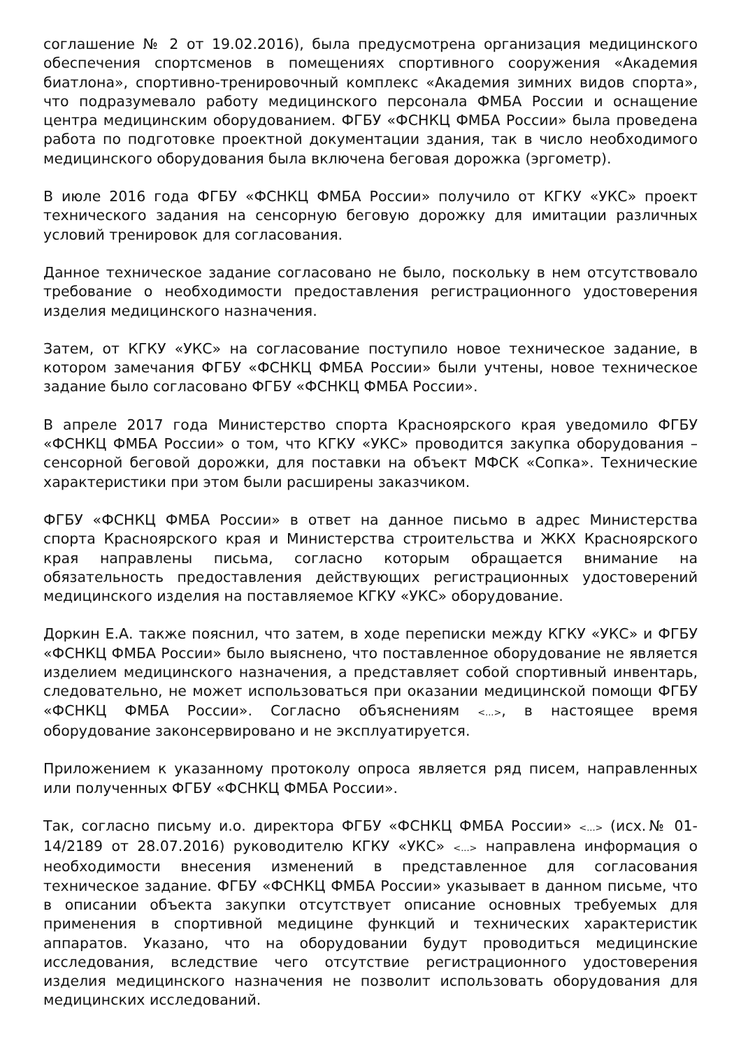соглашение № 2 от 19.02.2016), была предусмотрена организация медицинского обеспечения спортсменов в помещениях спортивного сооружения «Академия биатлона», спортивно-тренировочный комплекс «Академия зимних видов спорта», что подразумевало работу медицинского персонала ФМБА России и оснащение центра медицинским оборудованием. ФГБУ «ФСНКЦ ФМБА России» была проведена работа по подготовке проектной документации здания, так в число необходимого медицинского оборудования была включена беговая дорожка (эргометр).
В июле 2016 года ФГБУ «ФСНКЦ ФМБА России» получило от КГКУ «УКС» проект технического задания на сенсорную беговую дорожку для имитации различных условий тренировок для согласования.
Данное техническое задание согласовано не было, поскольку в нем отсутствовало требование о необходимости предоставления регистрационного удостоверения изделия медицинского назначения.
Затем, от КГКУ «УКС» на согласование поступило новое техническое задание, в котором замечания ФГБУ «ФСНКЦ ФМБА России» были учтены, новое техническое задание было согласовано ФГБУ «ФСНКЦ ФМБА России».
В апреле 2017 года Министерство спорта Красноярского края уведомило ФГБУ «ФСНКЦ ФМБА России» о том, что КГКУ «УКС» проводится закупка оборудования – сенсорной беговой дорожки, для поставки на объект МФСК «Сопка». Технические характеристики при этом были расширены заказчиком.
ФГБУ «ФСНКЦ ФМБА России» в ответ на данное письмо в адрес Министерства спорта Красноярского края и Министерства строительства и ЖКХ Красноярского края направлены письма, согласно которым обращается внимание на обязательность предоставления действующих регистрационных удостоверений медицинского изделия на поставляемое КГКУ «УКС» оборудование.
Доркин Е.А. также пояснил, что затем, в ходе переписки между КГКУ «УКС» и ФГБУ «ФСНКЦ ФМБА России» было выяснено, что поставленное оборудование не является изделием медицинского назначения, а представляет собой спортивный инвентарь, следовательно, не может использоваться при оказании медицинской помощи ФГБУ «ФСНКЦ ФМБА России». Согласно объяснениям <...>, в настоящее время оборудование законсервировано и не эксплуатируется.
Приложением к указанному протоколу опроса является ряд писем, направленных или полученных ФГБУ «ФСНКЦ ФМБА России».
Так, согласно письму и.о. директора ФГБУ «ФСНКЦ ФМБА России» <...> (исх.№ 01-14/2189 от 28.07.2016) руководителю КГКУ «УКС» <...> направлена информация о необходимости внесения изменений в представленное для согласования техническое задание. ФГБУ «ФСНКЦ ФМБА России» указывает в данном письме, что в описании объекта закупки отсутствует описание основных требуемых для применения в спортивной медицине функций и технических характеристик аппаратов. Указано, что на оборудовании будут проводиться медицинские исследования, вследствие чего отсутствие регистрационного удостоверения изделия медицинского назначения не позволит использовать оборудования для медицинских исследований.